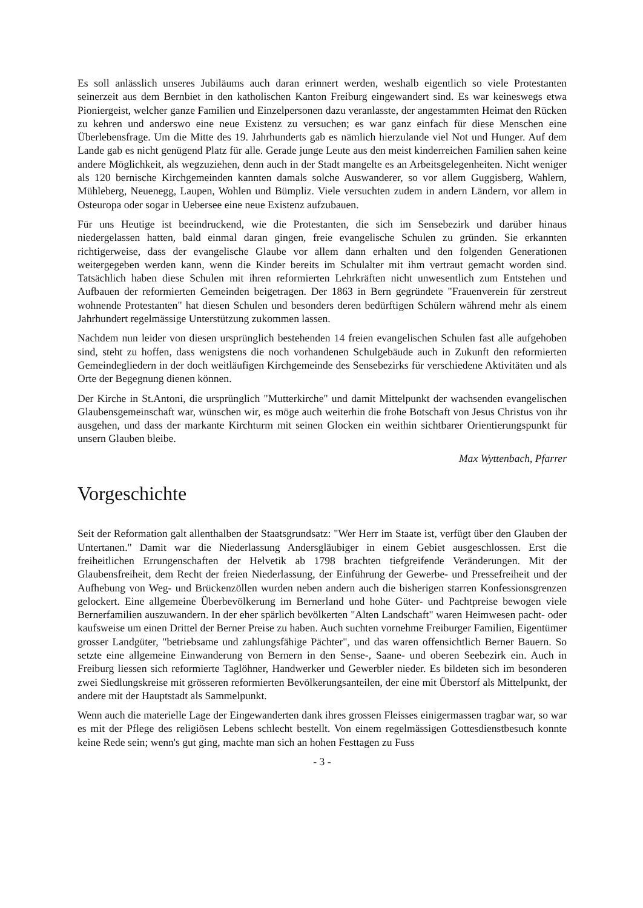Es soll anlässlich unseres Jubiläums auch daran erinnert werden, weshalb eigentlich so viele Protestanten seinerzeit aus dem Bernbiet in den katholischen Kanton Freiburg eingewandert sind. Es war keineswegs etwa Pioniergeist, welcher ganze Familien und Einzelpersonen dazu veranlasste, der angestammten Heimat den Rücken zu kehren und anderswo eine neue Existenz zu versuchen; es war ganz einfach für diese Menschen eine Überlebensfrage. Um die Mitte des 19. Jahrhunderts gab es nämlich hierzulande viel Not und Hunger. Auf dem Lande gab es nicht genügend Platz für alle. Gerade junge Leute aus den meist kinderreichen Familien sahen keine andere Möglichkeit, als wegzuziehen, denn auch in der Stadt mangelte es an Arbeitsgelegenheiten. Nicht weniger als 120 bernische Kirchgemeinden kannten damals solche Auswanderer, so vor allem Guggisberg, Wahlern, Mühleberg, Neuenegg, Laupen, Wohlen und Bümpliz. Viele versuchten zudem in andern Ländern, vor allem in Osteuropa oder sogar in Uebersee eine neue Existenz aufzubauen.
Für uns Heutige ist beeindruckend, wie die Protestanten, die sich im Sensebezirk und darüber hinaus niedergelassen hatten, bald einmal daran gingen, freie evangelische Schulen zu gründen. Sie erkannten richtigerweise, dass der evangelische Glaube vor allem dann erhalten und den folgenden Generationen weitergegeben werden kann, wenn die Kinder bereits im Schulalter mit ihm vertraut gemacht worden sind. Tatsächlich haben diese Schulen mit ihren reformierten Lehrkräften nicht unwesentlich zum Entstehen und Aufbauen der reformierten Gemeinden beigetragen. Der 1863 in Bern gegründete "Frauenverein für zerstreut wohnende Protestanten" hat diesen Schulen und besonders deren bedürftigen Schülern während mehr als einem Jahrhundert regelmässige Unterstützung zukommen lassen.
Nachdem nun leider von diesen ursprünglich bestehenden 14 freien evangelischen Schulen fast alle aufgehoben sind, steht zu hoffen, dass wenigstens die noch vorhandenen Schulgebäude auch in Zukunft den reformierten Gemeindegliedern in der doch weitläufigen Kirchgemeinde des Sensebezirks für verschiedene Aktivitäten und als Orte der Begegnung dienen können.
Der Kirche in St.Antoni, die ursprünglich "Mutterkirche" und damit Mittelpunkt der wachsenden evangelischen Glaubensgemeinschaft war, wünschen wir, es möge auch weiterhin die frohe Botschaft von Jesus Christus von ihr ausgehen, und dass der markante Kirchturm mit seinen Glocken ein weithin sichtbarer Orientierungspunkt für unsern Glauben bleibe.
Max Wyttenbach, Pfarrer
Vorgeschichte
Seit der Reformation galt allenthalben der Staatsgrundsatz: "Wer Herr im Staate ist, verfügt über den Glauben der Untertanen." Damit war die Niederlassung Andersgläubiger in einem Gebiet ausgeschlossen. Erst die freiheitlichen Errungenschaften der Helvetik ab 1798 brachten tiefgreifende Veränderungen. Mit der Glaubensfreiheit, dem Recht der freien Niederlassung, der Einführung der Gewerbe- und Pressefreiheit und der Aufhebung von Weg- und Brückenzöllen wurden neben andern auch die bisherigen starren Konfessionsgrenzen gelockert. Eine allgemeine Überbevölkerung im Bernerland und hohe Güter- und Pachtpreise bewogen viele Bernerfamilien auszuwandern. In der eher spärlich bevölkerten "Alten Landschaft" waren Heimwesen pacht- oder kaufsweise um einen Drittel der Berner Preise zu haben. Auch suchten vornehme Freiburger Familien, Eigentümer grosser Landgüter, "betriebsame und zahlungsfähige Pächter", und das waren offensichtlich Berner Bauern. So setzte eine allgemeine Einwanderung von Bernern in den Sense-, Saane- und oberen Seebezirk ein. Auch in Freiburg liessen sich reformierte Taglöhner, Handwerker und Gewerbler nieder. Es bildeten sich im besonderen zwei Siedlungskreise mit grösseren reformierten Bevölkerungsanteilen, der eine mit Überstorf als Mittelpunkt, der andere mit der Hauptstadt als Sammelpunkt.
Wenn auch die materielle Lage der Eingewanderten dank ihres grossen Fleisses einigermassen tragbar war, so war es mit der Pflege des religiösen Lebens schlecht bestellt. Von einem regelmässigen Gottesdienstbesuch konnte keine Rede sein; wenn's gut ging, machte man sich an hohen Festtagen zu Fuss
- 3 -